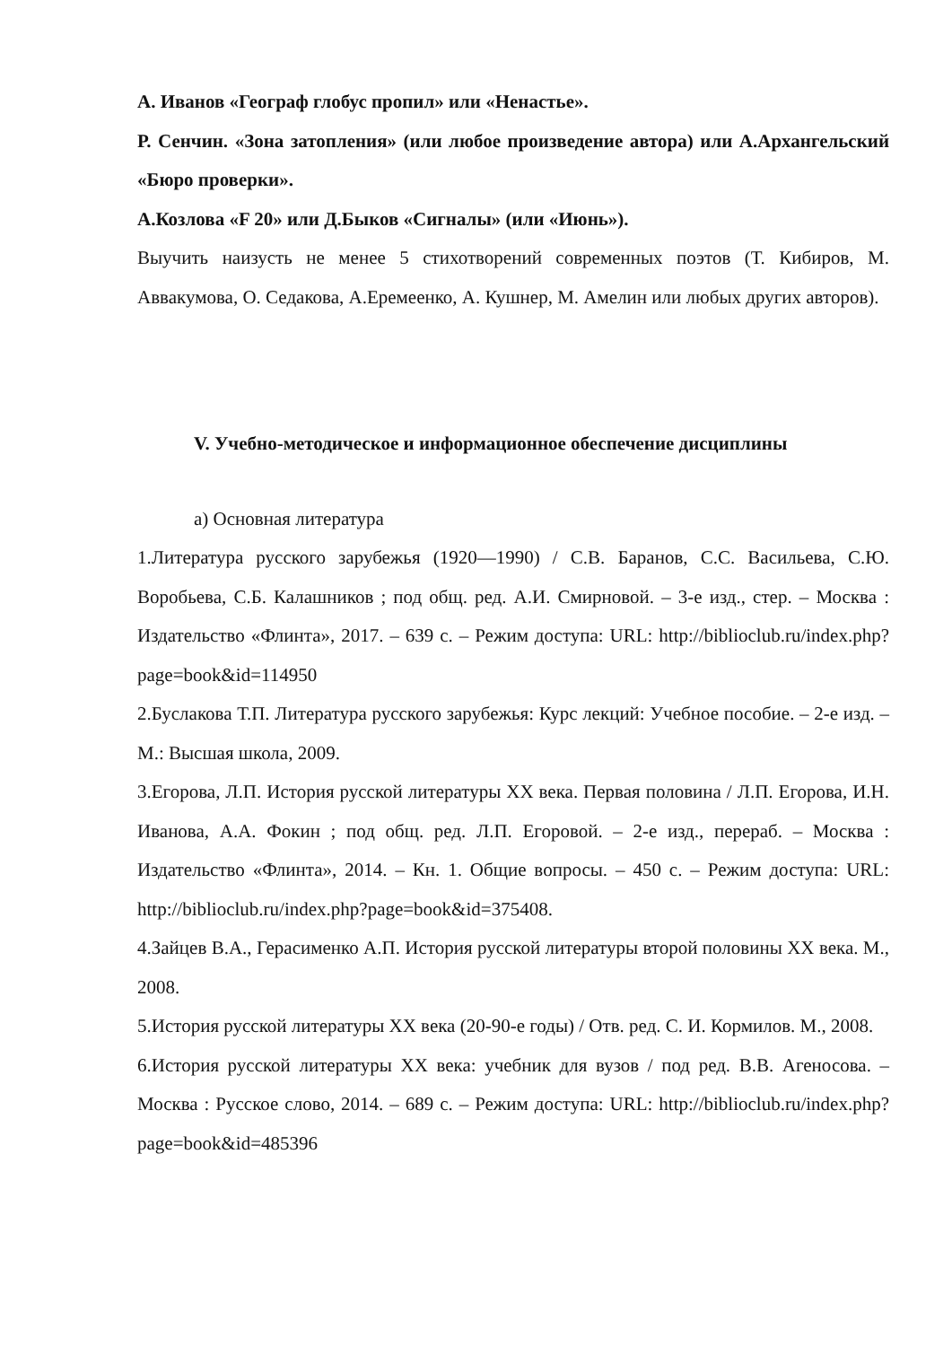А. Иванов «Географ глобус пропил» или «Ненастье».
Р. Сенчин. «Зона затопления» (или любое произведение автора) или А.Архангельский «Бюро проверки».
А.Козлова «F 20» или Д.Быков «Сигналы» (или «Июнь»).
Выучить наизусть не менее 5 стихотворений современных поэтов (Т. Кибиров, М. Аввакумова, О. Седакова, А.Еремеенко, А. Кушнер, М. Амелин или любых других авторов).
V. Учебно-методическое и информационное обеспечение дисциплины
а) Основная литература
1.Литература русского зарубежья (1920—1990) / С.В. Баранов, С.С. Васильева, С.Ю. Воробьева, С.Б. Калашников ; под общ. ред. А.И. Смирновой. – 3-е изд., стер. – Москва : Издательство «Флинта», 2017. – 639 с. – Режим доступа: URL: http://biblioclub.ru/index.php?page=book&id=114950
2.Буслакова Т.П. Литература русского зарубежья: Курс лекций: Учебное пособие. – 2-е изд. – М.: Высшая школа, 2009.
3.Егорова, Л.П. История русской литературы XX века. Первая половина / Л.П. Егорова, И.Н. Иванова, А.А. Фокин ; под общ. ред. Л.П. Егоровой. – 2-е изд., перераб. – Москва : Издательство «Флинта», 2014. – Кн. 1. Общие вопросы. – 450 с. – Режим доступа: URL: http://biblioclub.ru/index.php?page=book&id=375408.
4.Зайцев В.А., Герасименко А.П. История русской литературы второй половины XX века. М., 2008.
5.История русской литературы XX века (20-90-е годы) / Отв. ред. С. И. Кормилов. М., 2008.
6.История русской литературы XX века: учебник для вузов / под ред. В.В. Агеносова. – Москва : Русское слово, 2014. – 689 с. – Режим доступа: URL: http://biblioclub.ru/index.php?page=book&id=485396